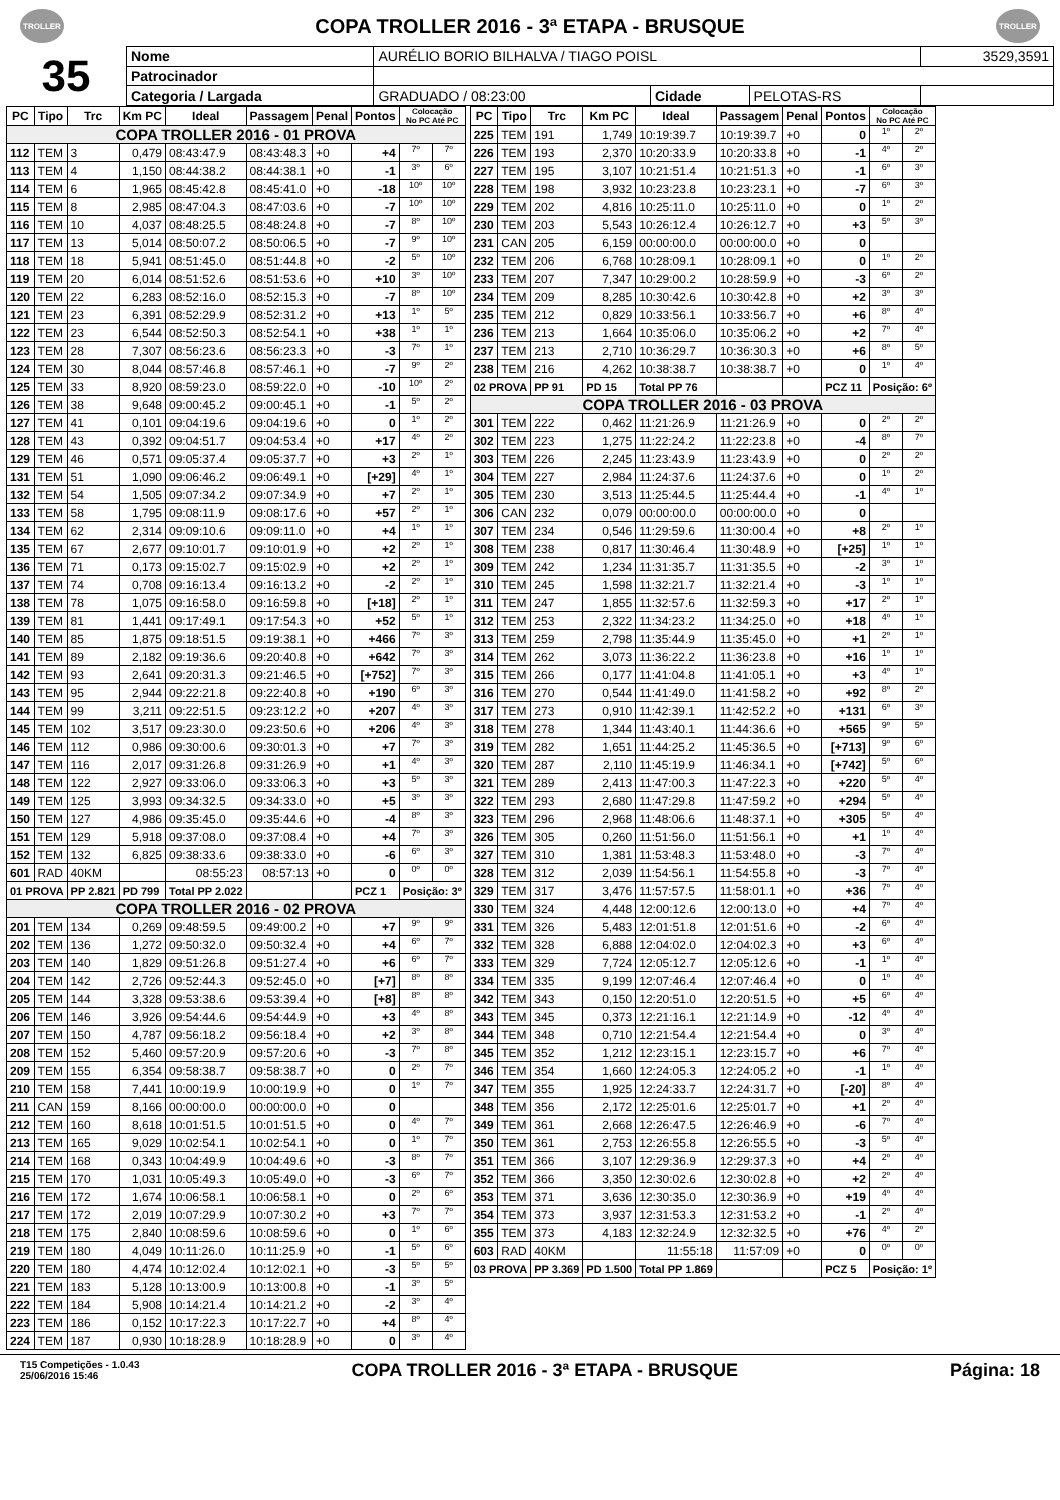TROLLER
COPA TROLLER 2016 - 3ª ETAPA - BRUSQUE
TROLLER
35
| Nome | AURÉLIO BORIO BILHALVA / TIAGO POISL | | | 3529,3591 |
| Patrocinador | | | | |
| Categoria / Largada | GRADUADO / 08:23:00 | Cidade | PELOTAS-RS | |
| PC | Tipo | Trc | Km PC | Ideal | Passagem | Penal | Pontos | Colocação No PC Até PC | |
| --- | --- | --- | --- | --- | --- | --- | --- | --- | --- |
| COPA TROLLER 2016 - 01 PROVA | | | | | | | | | |
| 112 | TEM | 3 | 0,479 | 08:43:47.9 | 08:43:48.3 | +0 | +4 | 7º | 7º |
| 113 | TEM | 4 | 1,150 | 08:44:38.2 | 08:44:38.1 | +0 | -1 | 3º | 6º |
| 114 | TEM | 6 | 1,965 | 08:45:42.8 | 08:45:41.0 | +0 | -18 | 10º | 10º |
| 115 | TEM | 8 | 2,985 | 08:47:04.3 | 08:47:03.6 | +0 | -7 | 10º | 10º |
| 116 | TEM | 10 | 4,037 | 08:48:25.5 | 08:48:24.8 | +0 | -7 | 8º | 10º |
| 117 | TEM | 13 | 5,014 | 08:50:07.2 | 08:50:06.5 | +0 | -7 | 9º | 10º |
| 118 | TEM | 18 | 5,941 | 08:51:45.0 | 08:51:44.8 | +0 | -2 | 5º | 10º |
| 119 | TEM | 20 | 6,014 | 08:51:52.6 | 08:51:53.6 | +0 | +10 | 3º | 10º |
| 120 | TEM | 22 | 6,283 | 08:52:16.0 | 08:52:15.3 | +0 | -7 | 8º | 10º |
| 121 | TEM | 23 | 6,391 | 08:52:29.9 | 08:52:31.2 | +0 | +13 | 1º | 5º |
| 122 | TEM | 23 | 6,544 | 08:52:50.3 | 08:52:54.1 | +0 | +38 | 1º | 1º |
| 123 | TEM | 28 | 7,307 | 08:56:23.6 | 08:56:23.3 | +0 | -3 | 7º | 1º |
| 124 | TEM | 30 | 8,044 | 08:57:46.8 | 08:57:46.1 | +0 | -7 | 9º | 2º |
| 125 | TEM | 33 | 8,920 | 08:59:23.0 | 08:59:22.0 | +0 | -10 | 10º | 2º |
| 126 | TEM | 38 | 9,648 | 09:00:45.2 | 09:00:45.1 | +0 | -1 | 5º | 2º |
| 127 | TEM | 41 | 0,101 | 09:04:19.6 | 09:04:19.6 | +0 | 0 | 1º | 2º |
| 128 | TEM | 43 | 0,392 | 09:04:51.7 | 09:04:53.4 | +0 | +17 | 4º | 2º |
| 129 | TEM | 46 | 0,571 | 09:05:37.4 | 09:05:37.7 | +0 | +3 | 2º | 1º |
| 131 | TEM | 51 | 1,090 | 09:06:46.2 | 09:06:49.1 | +0 | [+29] | 4º | 1º |
| 132 | TEM | 54 | 1,505 | 09:07:34.2 | 09:07:34.9 | +0 | +7 | 2º | 1º |
| 133 | TEM | 58 | 1,795 | 09:08:11.9 | 09:08:17.6 | +0 | +57 | 2º | 1º |
| 134 | TEM | 62 | 2,314 | 09:09:10.6 | 09:09:11.0 | +0 | +4 | 1º | 1º |
| 135 | TEM | 67 | 2,677 | 09:10:01.7 | 09:10:01.9 | +0 | +2 | 2º | 1º |
| 136 | TEM | 71 | 0,173 | 09:15:02.7 | 09:15:02.9 | +0 | +2 | 2º | 1º |
| 137 | TEM | 74 | 0,708 | 09:16:13.4 | 09:16:13.2 | +0 | -2 | 2º | 1º |
| 138 | TEM | 78 | 1,075 | 09:16:58.0 | 09:16:59.8 | +0 | [+18] | 2º | 1º |
| 139 | TEM | 81 | 1,441 | 09:17:49.1 | 09:17:54.3 | +0 | +52 | 5º | 1º |
| 140 | TEM | 85 | 1,875 | 09:18:51.5 | 09:19:38.1 | +0 | +466 | 7º | 3º |
| 141 | TEM | 89 | 2,182 | 09:19:36.6 | 09:20:40.8 | +0 | +642 | 7º | 3º |
| 142 | TEM | 93 | 2,641 | 09:20:31.3 | 09:21:46.5 | +0 | [+752] | 7º | 3º |
| 143 | TEM | 95 | 2,944 | 09:22:21.8 | 09:22:40.8 | +0 | +190 | 6º | 3º |
| 144 | TEM | 99 | 3,211 | 09:22:51.5 | 09:23:12.2 | +0 | +207 | 4º | 3º |
| 145 | TEM | 102 | 3,517 | 09:23:30.0 | 09:23:50.6 | +0 | +206 | 4º | 3º |
| 146 | TEM | 112 | 0,986 | 09:30:00.6 | 09:30:01.3 | +0 | +7 | 7º | 3º |
| 147 | TEM | 116 | 2,017 | 09:31:26.8 | 09:31:26.9 | +0 | +1 | 4º | 3º |
| 148 | TEM | 122 | 2,927 | 09:33:06.0 | 09:33:06.3 | +0 | +3 | 5º | 3º |
| 149 | TEM | 125 | 3,993 | 09:34:32.5 | 09:34:33.0 | +0 | +5 | 3º | 3º |
| 150 | TEM | 127 | 4,986 | 09:35:45.0 | 09:35:44.6 | +0 | -4 | 8º | 3º |
| 151 | TEM | 129 | 5,918 | 09:37:08.0 | 09:37:08.4 | +0 | +4 | 7º | 3º |
| 152 | TEM | 132 | 6,825 | 09:38:33.6 | 09:38:33.0 | +0 | -6 | 6º | 3º |
| 601 | RAD | 40KM | | 08:55:23 | 08:57:13 | +0 | 0 | 0º | 0º |
| 01 PROVA | | PP 2.821 | PD 799 | Total PP 2.022 | | | PCZ 1 | Posição: 3º | |
| COPA TROLLER 2016 - 02 PROVA | | | | | | | | | |
| 201 | TEM | 134 | 0,269 | 09:48:59.5 | 09:49:00.2 | +0 | +7 | 9º | 9º |
| 202 | TEM | 136 | 1,272 | 09:50:32.0 | 09:50:32.4 | +0 | +4 | 6º | 7º |
| 203 | TEM | 140 | 1,829 | 09:51:26.8 | 09:51:27.4 | +0 | +6 | 6º | 7º |
| 204 | TEM | 142 | 2,726 | 09:52:44.3 | 09:52:45.0 | +0 | [+7] | 8º | 8º |
| 205 | TEM | 144 | 3,328 | 09:53:38.6 | 09:53:39.4 | +0 | [+8] | 8º | 8º |
| 206 | TEM | 146 | 3,926 | 09:54:44.6 | 09:54:44.9 | +0 | +3 | 4º | 8º |
| 207 | TEM | 150 | 4,787 | 09:56:18.2 | 09:56:18.4 | +0 | +2 | 3º | 8º |
| 208 | TEM | 152 | 5,460 | 09:57:20.9 | 09:57:20.6 | +0 | -3 | 7º | 8º |
| 209 | TEM | 155 | 6,354 | 09:58:38.7 | 09:58:38.7 | +0 | 0 | 2º | 7º |
| 210 | TEM | 158 | 7,441 | 10:00:19.9 | 10:00:19.9 | +0 | 0 | 1º | 7º |
| 211 | CAN | 159 | 8,166 | 00:00:00.0 | 00:00:00.0 | +0 | 0 | | |
| 212 | TEM | 160 | 8,618 | 10:01:51.5 | 10:01:51.5 | +0 | 0 | 4º | 7º |
| 213 | TEM | 165 | 9,029 | 10:02:54.1 | 10:02:54.1 | +0 | 0 | 1º | 7º |
| 214 | TEM | 168 | 0,343 | 10:04:49.9 | 10:04:49.6 | +0 | -3 | 8º | 7º |
| 215 | TEM | 170 | 1,031 | 10:05:49.3 | 10:05:49.0 | +0 | -3 | 6º | 7º |
| 216 | TEM | 172 | 1,674 | 10:06:58.1 | 10:06:58.1 | +0 | 0 | 2º | 6º |
| 217 | TEM | 172 | 2,019 | 10:07:29.9 | 10:07:30.2 | +0 | +3 | 7º | 7º |
| 218 | TEM | 175 | 2,840 | 10:08:59.6 | 10:08:59.6 | +0 | 0 | 1º | 6º |
| 219 | TEM | 180 | 4,049 | 10:11:26.0 | 10:11:25.9 | +0 | -1 | 5º | 6º |
| 220 | TEM | 180 | 4,474 | 10:12:02.4 | 10:12:02.1 | +0 | -3 | 5º | 5º |
| 221 | TEM | 183 | 5,128 | 10:13:00.9 | 10:13:00.8 | +0 | -1 | 3º | 5º |
| 222 | TEM | 184 | 5,908 | 10:14:21.4 | 10:14:21.2 | +0 | -2 | 3º | 4º |
| 223 | TEM | 186 | 0,152 | 10:17:22.3 | 10:17:22.7 | +0 | +4 | 8º | 4º |
| 224 | TEM | 187 | 0,930 | 10:18:28.9 | 10:18:28.9 | +0 | 0 | 3º | 4º |
| PC | Tipo | Trc | Km PC | Ideal | Passagem | Penal | Pontos | Colocação No PC Até PC | |
| --- | --- | --- | --- | --- | --- | --- | --- | --- | --- |
| 225 | TEM | 191 | 1,749 | 10:19:39.7 | 10:19:39.7 | +0 | 0 | 1º | 2º |
| 226 | TEM | 193 | 2,370 | 10:20:33.9 | 10:20:33.8 | +0 | -1 | 4º | 2º |
| 227 | TEM | 195 | 3,107 | 10:21:51.4 | 10:21:51.3 | +0 | -1 | 6º | 3º |
| 228 | TEM | 198 | 3,932 | 10:23:23.8 | 10:23:23.1 | +0 | -7 | 6º | 3º |
| 229 | TEM | 202 | 4,816 | 10:25:11.0 | 10:25:11.0 | +0 | 0 | 1º | 2º |
| 230 | TEM | 203 | 5,543 | 10:26:12.4 | 10:26:12.7 | +0 | +3 | 5º | 3º |
| 231 | CAN | 205 | 6,159 | 00:00:00.0 | 00:00:00.0 | +0 | 0 | | |
| 232 | TEM | 206 | 6,768 | 10:28:09.1 | 10:28:09.1 | +0 | 0 | 1º | 2º |
| 233 | TEM | 207 | 7,347 | 10:29:00.2 | 10:28:59.9 | +0 | -3 | 6º | 2º |
| 234 | TEM | 209 | 8,285 | 10:30:42.6 | 10:30:42.8 | +0 | +2 | 3º | 3º |
| 235 | TEM | 212 | 0,829 | 10:33:56.1 | 10:33:56.7 | +0 | +6 | 8º | 4º |
| 236 | TEM | 213 | 1,664 | 10:35:06.0 | 10:35:06.2 | +0 | +2 | 7º | 4º |
| 237 | TEM | 213 | 2,710 | 10:36:29.7 | 10:36:30.3 | +0 | +6 | 8º | 5º |
| 238 | TEM | 216 | 4,262 | 10:38:38.7 | 10:38:38.7 | +0 | 0 | 1º | 4º |
| 02 PROVA | | PP 91 | PD 15 | Total PP 76 | | | PCZ 11 | Posição: 6º | |
| COPA TROLLER 2016 - 03 PROVA | | | | | | | | | |
| 301 | TEM | 222 | 0,462 | 11:21:26.9 | 11:21:26.9 | +0 | 0 | 2º | 2º |
| 302 | TEM | 223 | 1,275 | 11:22:24.2 | 11:22:23.8 | +0 | -4 | 8º | 7º |
| 303 | TEM | 226 | 2,245 | 11:23:43.9 | 11:23:43.9 | +0 | 0 | 2º | 2º |
| 304 | TEM | 227 | 2,984 | 11:24:37.6 | 11:24:37.6 | +0 | 0 | 1º | 2º |
| 305 | TEM | 230 | 3,513 | 11:25:44.5 | 11:25:44.4 | +0 | -1 | 4º | 1º |
| 306 | CAN | 232 | 0,079 | 00:00:00.0 | 00:00:00.0 | +0 | 0 | | |
| 307 | TEM | 234 | 0,546 | 11:29:59.6 | 11:30:00.4 | +0 | +8 | 2º | 1º |
| 308 | TEM | 238 | 0,817 | 11:30:46.4 | 11:30:48.9 | +0 | [+25] | 1º | 1º |
| 309 | TEM | 242 | 1,234 | 11:31:35.7 | 11:31:35.5 | +0 | -2 | 3º | 1º |
| 310 | TEM | 245 | 1,598 | 11:32:21.7 | 11:32:21.4 | +0 | -3 | 1º | 1º |
| 311 | TEM | 247 | 1,855 | 11:32:57.6 | 11:32:59.3 | +0 | +17 | 2º | 1º |
| 312 | TEM | 253 | 2,322 | 11:34:23.2 | 11:34:25.0 | +0 | +18 | 4º | 1º |
| 313 | TEM | 259 | 2,798 | 11:35:44.9 | 11:35:45.0 | +0 | +1 | 2º | 1º |
| 314 | TEM | 262 | 3,073 | 11:36:22.2 | 11:36:23.8 | +0 | +16 | 1º | 1º |
| 315 | TEM | 266 | 0,177 | 11:41:04.8 | 11:41:05.1 | +0 | +3 | 4º | 1º |
| 316 | TEM | 270 | 0,544 | 11:41:49.0 | 11:41:58.2 | +0 | +92 | 8º | 2º |
| 317 | TEM | 273 | 0,910 | 11:42:39.1 | 11:42:52.2 | +0 | +131 | 6º | 3º |
| 318 | TEM | 278 | 1,344 | 11:43:40.1 | 11:44:36.6 | +0 | +565 | 9º | 5º |
| 319 | TEM | 282 | 1,651 | 11:44:25.2 | 11:45:36.5 | +0 | [+713] | 9º | 6º |
| 320 | TEM | 287 | 2,110 | 11:45:19.9 | 11:46:34.1 | +0 | [+742] | 5º | 6º |
| 321 | TEM | 289 | 2,413 | 11:47:00.3 | 11:47:22.3 | +0 | +220 | 5º | 4º |
| 322 | TEM | 293 | 2,680 | 11:47:29.8 | 11:47:59.2 | +0 | +294 | 5º | 4º |
| 323 | TEM | 296 | 2,968 | 11:48:06.6 | 11:48:37.1 | +0 | +305 | 5º | 4º |
| 326 | TEM | 305 | 0,260 | 11:51:56.0 | 11:51:56.1 | +0 | +1 | 1º | 4º |
| 327 | TEM | 310 | 1,381 | 11:53:48.3 | 11:53:48.0 | +0 | -3 | 7º | 4º |
| 328 | TEM | 312 | 2,039 | 11:54:56.1 | 11:54:55.8 | +0 | -3 | 7º | 4º |
| 329 | TEM | 317 | 3,476 | 11:57:57.5 | 11:58:01.1 | +0 | +36 | 7º | 4º |
| 330 | TEM | 324 | 4,448 | 12:00:12.6 | 12:00:13.0 | +0 | +4 | 7º | 4º |
| 331 | TEM | 326 | 5,483 | 12:01:51.8 | 12:01:51.6 | +0 | -2 | 6º | 4º |
| 332 | TEM | 328 | 6,888 | 12:04:02.0 | 12:04:02.3 | +0 | +3 | 6º | 4º |
| 333 | TEM | 329 | 7,724 | 12:05:12.7 | 12:05:12.6 | +0 | -1 | 1º | 4º |
| 334 | TEM | 335 | 9,199 | 12:07:46.4 | 12:07:46.4 | +0 | 0 | 1º | 4º |
| 342 | TEM | 343 | 0,150 | 12:20:51.0 | 12:20:51.5 | +0 | +5 | 6º | 4º |
| 343 | TEM | 345 | 0,373 | 12:21:16.1 | 12:21:14.9 | +0 | -12 | 4º | 4º |
| 344 | TEM | 348 | 0,710 | 12:21:54.4 | 12:21:54.4 | +0 | 0 | 3º | 4º |
| 345 | TEM | 352 | 1,212 | 12:23:15.1 | 12:23:15.7 | +0 | +6 | 7º | 4º |
| 346 | TEM | 354 | 1,660 | 12:24:05.3 | 12:24:05.2 | +0 | -1 | 1º | 4º |
| 347 | TEM | 355 | 1,925 | 12:24:33.7 | 12:24:31.7 | +0 | [-20] | 8º | 4º |
| 348 | TEM | 356 | 2,172 | 12:25:01.6 | 12:25:01.7 | +0 | +1 | 2º | 4º |
| 349 | TEM | 361 | 2,668 | 12:26:47.5 | 12:26:46.9 | +0 | -6 | 7º | 4º |
| 350 | TEM | 361 | 2,753 | 12:26:55.8 | 12:26:55.5 | +0 | -3 | 5º | 4º |
| 351 | TEM | 366 | 3,107 | 12:29:36.9 | 12:29:37.3 | +0 | +4 | 2º | 4º |
| 352 | TEM | 366 | 3,350 | 12:30:02.6 | 12:30:02.8 | +0 | +2 | 2º | 4º |
| 353 | TEM | 371 | 3,636 | 12:30:35.0 | 12:30:36.9 | +0 | +19 | 4º | 4º |
| 354 | TEM | 373 | 3,937 | 12:31:53.3 | 12:31:53.2 | +0 | -1 | 2º | 4º |
| 355 | TEM | 373 | 4,183 | 12:32:24.9 | 12:32:32.5 | +0 | +76 | 4º | 2º |
| 603 | RAD | 40KM | | 11:55:18 | 11:57:09 | +0 | 0 | 0º | 0º |
| 03 PROVA | | PP 3.369 | PD 1.500 | Total PP 1.869 | | | PCZ 5 | Posição: 1º | |
T15 Competições - 1.0.43
25/06/2016 15:46
COPA TROLLER 2016 - 3ª ETAPA - BRUSQUE
Página: 18